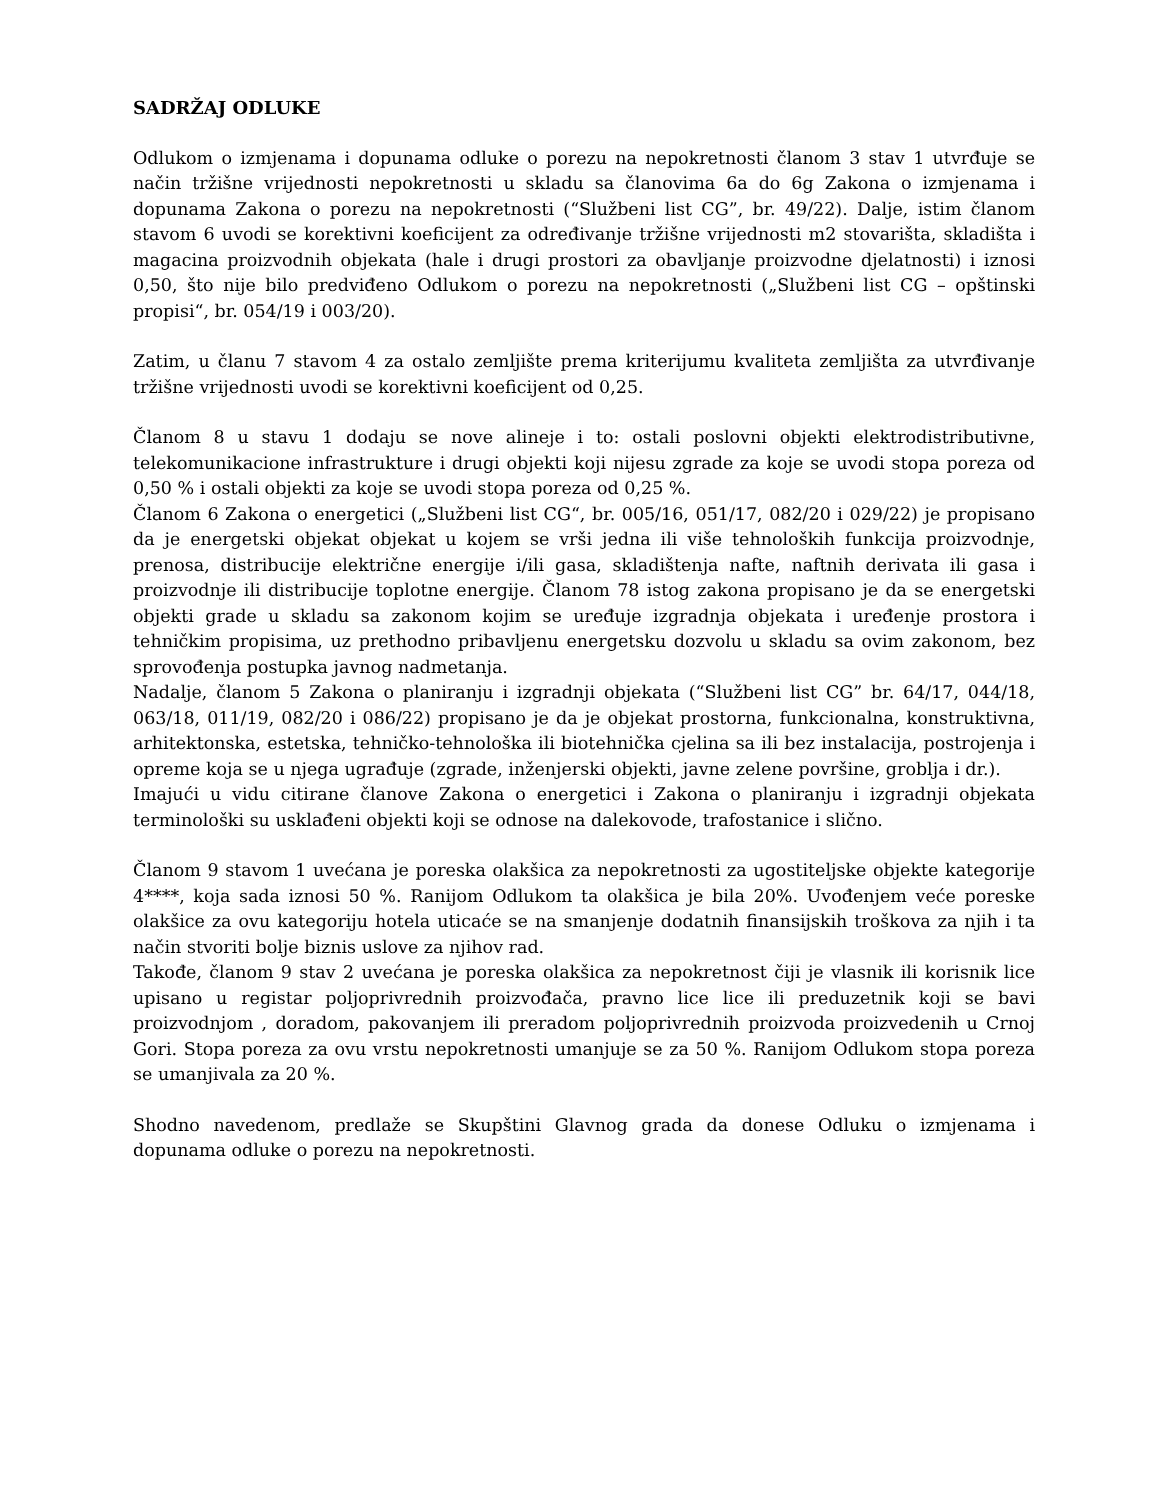SADRŽAJ ODLUKE
Odlukom o izmjenama i dopunama odluke o porezu na nepokretnosti članom 3 stav 1 utvrđuje se način tržišne vrijednosti nepokretnosti u skladu sa članovima 6a do 6g Zakona o izmjenama i dopunama Zakona o porezu na nepokretnosti (“Službeni list CG”, br. 49/22). Dalje, istim članom stavom 6 uvodi se korektivni koeficijent za određivanje tržišne vrijednosti m2 stovarišta, skladišta i magacina proizvodnih objekata (hale i drugi prostori za obavljanje proizvodne djelatnosti) i iznosi 0,50, što nije bilo predviđeno Odlukom o porezu na nepokretnosti („Službeni list CG – opštinski propisi“, br. 054/19 i 003/20).
Zatim, u članu 7 stavom 4 za ostalo zemljište prema kriterijumu kvaliteta zemljišta za utvrđivanje tržišne vrijednosti uvodi se korektivni koeficijent od 0,25.
Članom 8 u stavu 1 dodaju se nove alineje i to: ostali poslovni objekti elektrodistributivne, telekomunikacione infrastrukture i drugi objekti koji nijesu zgrade za koje se uvodi stopa poreza od 0,50 % i ostali objekti za koje se uvodi stopa poreza od 0,25 %.
Članom 6 Zakona o energetici („Službeni list CG“, br. 005/16, 051/17, 082/20 i 029/22) je propisano da je energetski objekat objekat u kojem se vrši jedna ili više tehnoloških funkcija proizvodnje, prenosa, distribucije električne energije i/ili gasa, skladištenja nafte, naftnih derivata ili gasa i proizvodnje ili distribucije toplotne energije. Članom 78 istog zakona propisano je da se energetski objekti grade u skladu sa zakonom kojim se uređuje izgradnja objekata i uređenje prostora i tehničkim propisima, uz prethodno pribavljenu energetsku dozvolu u skladu sa ovim zakonom, bez sprovođenja postupka javnog nadmetanja.
Nadalje, članom 5 Zakona o planiranju i izgradnji objekata (“Službeni list CG” br. 64/17, 044/18, 063/18, 011/19, 082/20 i 086/22) propisano je da je objekat prostorna, funkcionalna, konstruktivna, arhitektonska, estetska, tehničko-tehnološka ili biotehnička cjelina sa ili bez instalacija, postrojenja i opreme koja se u njega ugrađuje (zgrade, inženjerski objekti, javne zelene površine, groblja i dr.).
Imajući u vidu citirane članove Zakona o energetici i Zakona o planiranju i izgradnji objekata terminološki su usklađeni objekti koji se odnose na dalekovode, trafostanice i slično.
Članom 9 stavom 1 uvećana je poreska olakšica za nepokretnosti za ugostiteljske objekte kategorije 4****, koja sada iznosi 50 %. Ranijom Odlukom ta olakšica je bila 20%. Uvođenjem veće poreske olakšice za ovu kategoriju hotela uticaće se na smanjenje dodatnih finansijskih troškova za njih i ta način stvoriti bolje biznis uslove za njihov rad.
Takođe, članom 9 stav 2 uvećana je poreska olakšica za nepokretnost čiji je vlasnik ili korisnik lice upisano u registar poljoprivrednih proizvođača, pravno lice lice ili preduzetnik koji se bavi proizvodnjom , doradom, pakovanjem ili preradom poljoprivrednih proizvoda proizvedenih u Crnoj Gori. Stopa poreza za ovu vrstu nepokretnosti umanjuje se za 50 %. Ranijom Odlukom stopa poreza se umanjivala za 20 %.
Shodno navedenom, predlaže se Skupštini Glavnog grada da donese Odluku o izmjenama i dopunama odluke o porezu na nepokretnosti.